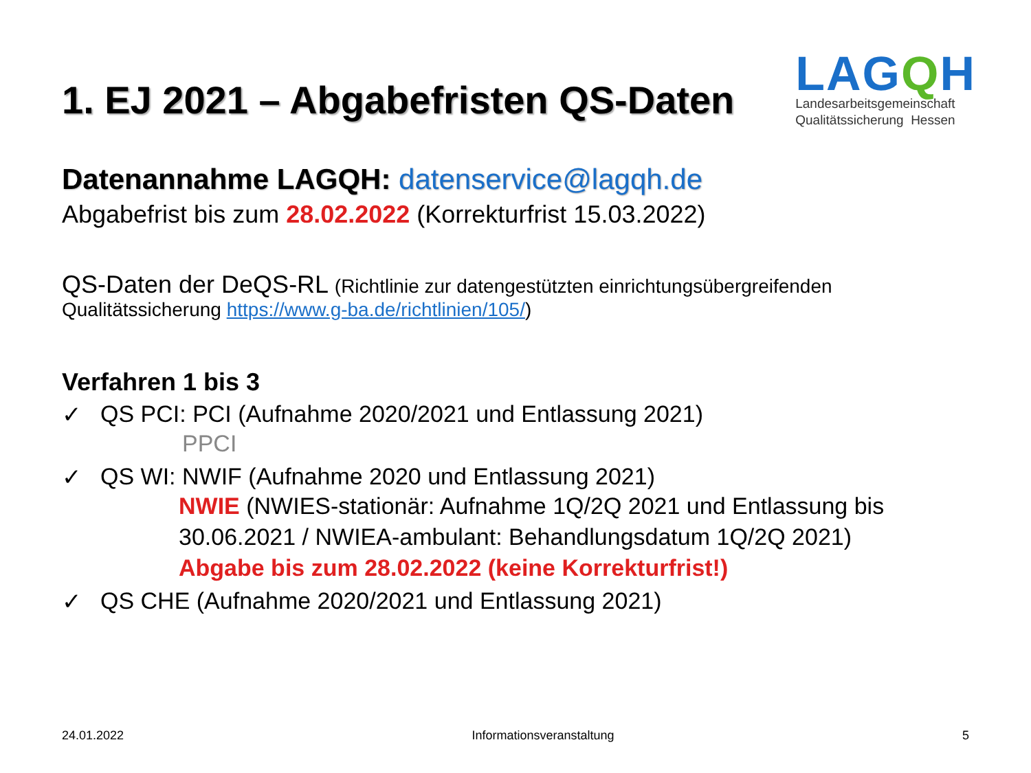1. EJ 2021 – Abgabefristen QS-Daten
LAGQH
Landesarbeitsgemeinschaft
Qualitätssicherung Hessen
Datenannahme LAGQH: datenservice@lagqh.de
Abgabefrist bis zum 28.02.2022 (Korrekturfrist 15.03.2022)
QS-Daten der DeQS-RL (Richtlinie zur datengestützten einrichtungsübergreifenden
Qualitätssicherung https://www.g-ba.de/richtlinien/105/)
Verfahren 1 bis 3
✓ QS PCI: PCI (Aufnahme 2020/2021 und Entlassung 2021)
PPCI
✓ QS WI: NWIF (Aufnahme 2020 und Entlassung 2021)
NWIE (NWIES-stationär: Aufnahme 1Q/2Q 2021 und Entlassung bis 30.06.2021 / NWIEA-ambulant: Behandlungsdatum 1Q/2Q 2021)
Abgabe bis zum 28.02.2022 (keine Korrekturfrist!)
✓ QS CHE (Aufnahme 2020/2021 und Entlassung 2021)
24.01.2022 Informationsveranstaltung 5